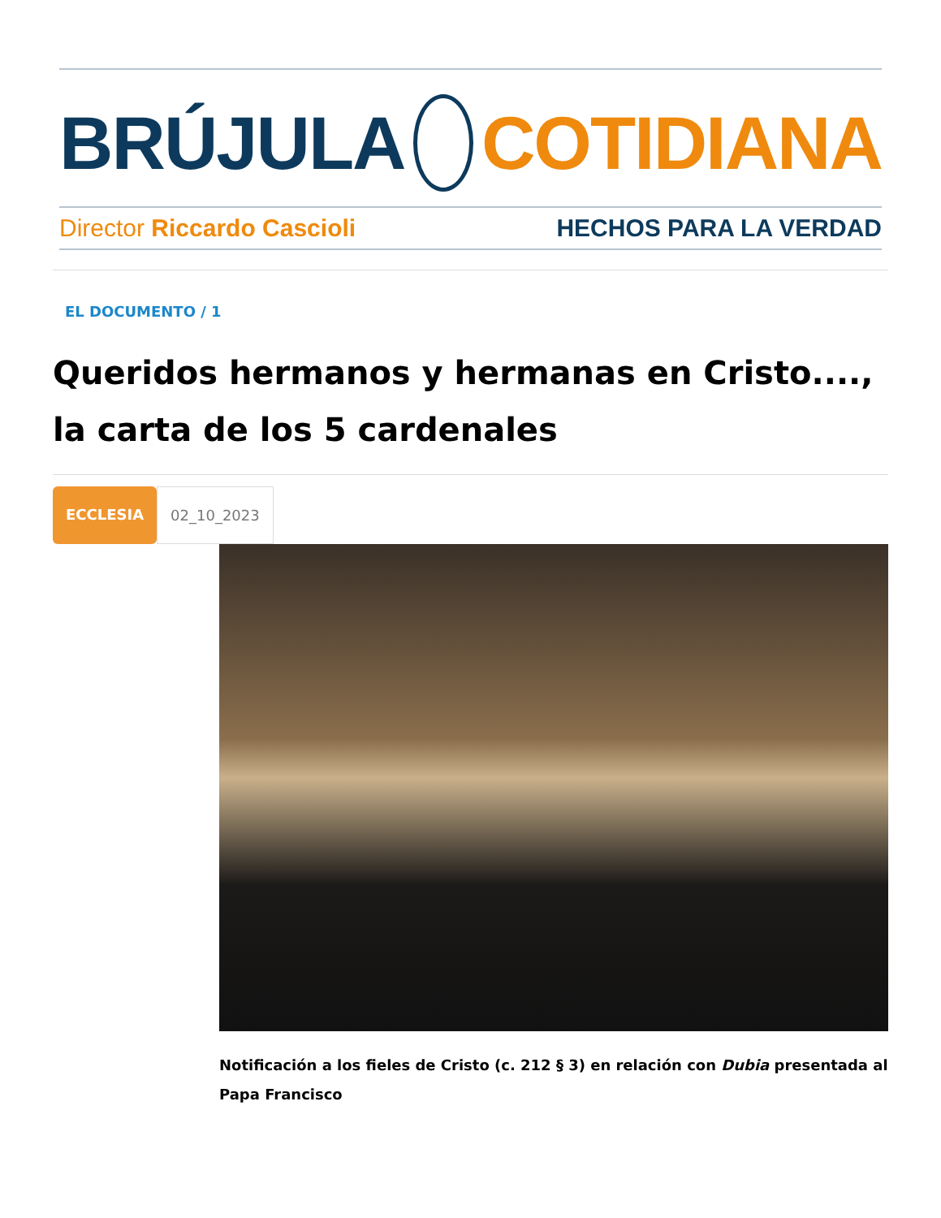BRÚJULA COTIDIANA
Director Riccardo Cascioli HECHOS PARA LA VERDAD
EL DOCUMENTO / 1
Queridos hermanos y hermanas en Cristo...., la carta de los 5 cardenales
ECCLESIA 02_10_2023
Notificación a los fieles de Cristo (c. 212 § 3) en relación con Dubia presentada al Papa Francisco